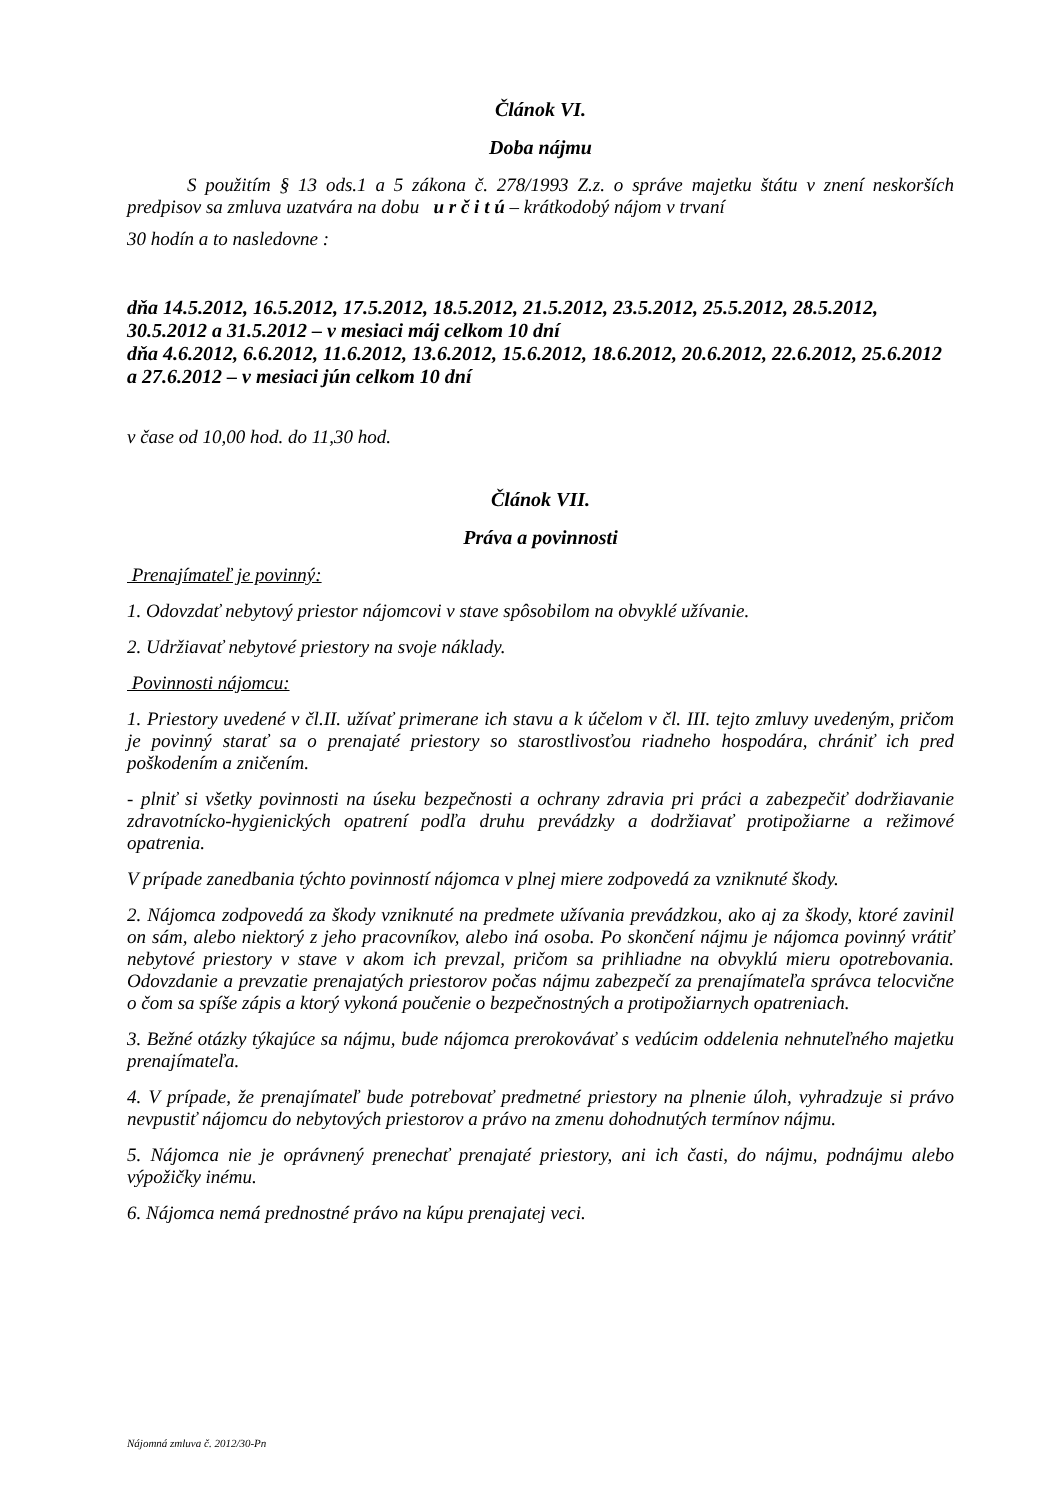Článok VI.
Doba nájmu
S použitím § 13 ods.1 a 5 zákona č. 278/1993 Z.z. o správe majetku štátu v znení neskorších predpisov sa zmluva uzatvára na dobu u r č i t ú – krátkodobý nájom v trvaní
30 hodín a to nasledovne :
dňa 14.5.2012, 16.5.2012, 17.5.2012, 18.5.2012, 21.5.2012, 23.5.2012, 25.5.2012, 28.5.2012, 30.5.2012 a 31.5.2012 – v mesiaci máj celkom 10 dní
dňa 4.6.2012, 6.6.2012, 11.6.2012, 13.6.2012, 15.6.2012, 18.6.2012, 20.6.2012, 22.6.2012, 25.6.2012 a 27.6.2012 – v mesiaci jún celkom 10 dní
v čase od 10,00 hod. do 11,30 hod.
Článok VII.
Práva a povinnosti
Prenajímateľ je povinný:
1. Odovzdať nebytový priestor nájomcovi v stave spôsobilom na obvyklé užívanie.
2. Udržiavať nebytové priestory na svoje náklady.
Povinnosti nájomcu:
1. Priestory uvedené v čl.II. užívať primerane ich stavu a k účelom v čl. III. tejto zmluvy uvedeným, pričom je povinný starať sa o prenajaté priestory so starostlivosťou riadneho hospodára, chrániť ich pred poškodením a zničením.
- plniť si všetky povinnosti na úseku bezpečnosti a ochrany zdravia pri práci a zabezpečiť dodržiavanie zdravotnícko-hygienických opatrení podľa druhu prevádzky a dodržiavať protipožiarne a režimové opatrenia.
V prípade zanedbania týchto povinností nájomca v plnej miere zodpovedá za vzniknuté škody.
2. Nájomca zodpovedá za škody vzniknuté na predmete užívania prevádzkou, ako aj za škody, ktoré zavinil on sám, alebo niektorý z jeho pracovníkov, alebo iná osoba. Po skončení nájmu je nájomca povinný vrátiť nebytové priestory v stave v akom ich prevzal, pričom sa prihliadne na obvyklú mieru opotrebovania. Odovzdanie a prevzatie prenajatých priestorov počas nájmu zabezpečí za prenajímateľa správca telocvične o čom sa spíše zápis a ktorý vykoná poučenie o bezpečnostných a protipožiarnych opatreniach.
3. Bežné otázky týkajúce sa nájmu, bude nájomca prerokovávať s vedúcim oddelenia nehnuteľného majetku prenajímateľa.
4. V prípade, že prenajímateľ bude potrebovať predmetné priestory na plnenie úloh, vyhradzuje si právo nevpustiť nájomcu do nebytových priestorov a právo na zmenu dohodnutých termínov nájmu.
5. Nájomca nie je oprávnený prenechať prenajaté priestory, ani ich časti, do nájmu, podnájmu alebo výpožičky inému.
6. Nájomca nemá prednostné právo na kúpu prenajatej veci.
Nájomná zmluva č. 2012/30-Pn